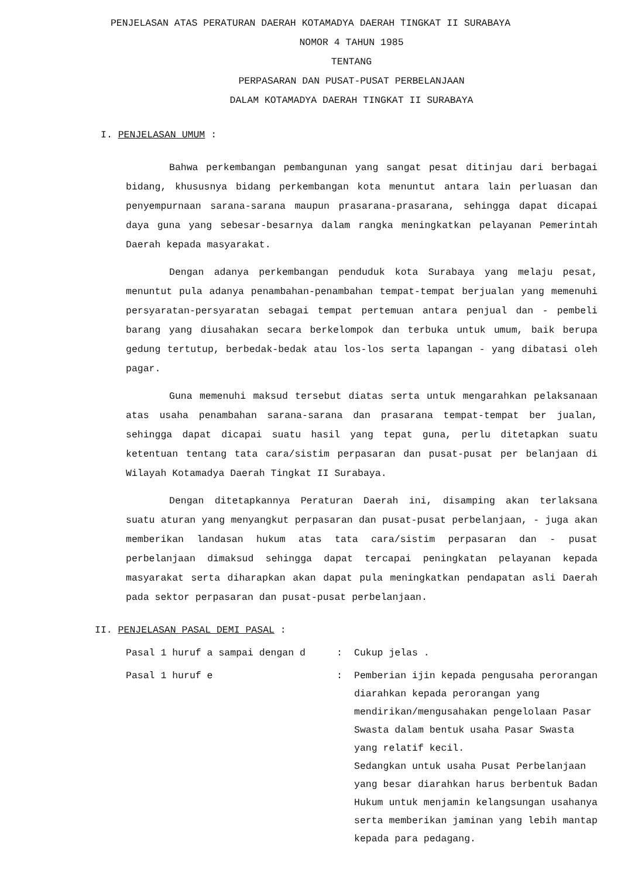PENJELASAN ATAS PERATURAN DAERAH KOTAMADYA DAERAH TINGKAT II SURABAYA
NOMOR 4 TAHUN 1985
TENTANG
PERPASARAN DAN PUSAT-PUSAT PERBELANJAAN
DALAM KOTAMADYA DAERAH TINGKAT II SURABAYA
I. PENJELASAN UMUM :
Bahwa perkembangan pembangunan yang sangat pesat ditinjau dari berbagai bidang, khususnya bidang perkembangan kota menuntut antara lain perluasan dan penyempurnaan sarana-sarana maupun prasarana-prasarana, sehingga dapat dicapai daya guna yang sebesar-besarnya dalam rangka meningkatkan pelayanan Pemerintah Daerah kepada masyarakat.
Dengan adanya perkembangan penduduk kota Surabaya yang melaju pesat, menuntut pula adanya penambahan-penambahan tempat-tempat berjualan yang memenuhi persyaratan-persyaratan sebagai tempat pertemuan antara penjual dan - pembeli barang yang diusahakan secara berkelompok dan terbuka untuk umum, baik berupa gedung tertutup, berbedak-bedak atau los-los serta lapangan - yang dibatasi oleh pagar.
Guna memenuhi maksud tersebut diatas serta untuk mengarahkan pelaksanaan atas usaha penambahan sarana-sarana dan prasarana tempat-tempat ber jualan, sehingga dapat dicapai suatu hasil yang tepat guna, perlu ditetapkan suatu ketentuan tentang tata cara/sistim perpasaran dan pusat-pusat per belanjaan di Wilayah Kotamadya Daerah Tingkat II Surabaya.
Dengan ditetapkannya Peraturan Daerah ini, disamping akan terlaksana suatu aturan yang menyangkut perpasaran dan pusat-pusat perbelanjaan, - juga akan memberikan landasan hukum atas tata cara/sistim perpasaran dan - pusat perbelanjaan dimaksud sehingga dapat tercapai peningkatan pelayanan kepada masyarakat serta diharapkan akan dapat pula meningkatkan pendapatan asli Daerah pada sektor perpasaran dan pusat-pusat perbelanjaan.
II. PENJELASAN PASAL DEMI PASAL :
Pasal 1 huruf a sampai dengan d : Cukup jelas .
Pasal 1 huruf e : Pemberian ijin kepada pengusaha perorangan diarahkan kepada perorangan yang mendirikan/mengusahakan pengelolaan Pasar Swasta dalam bentuk usaha Pasar Swasta yang relatif kecil.
Sedangkan untuk usaha Pusat Perbelanjaan yang besar diarahkan harus berbentuk Badan Hukum untuk menjamin kelangsungan usahanya serta memberikan jaminan yang lebih mantap kepada para pedagang.